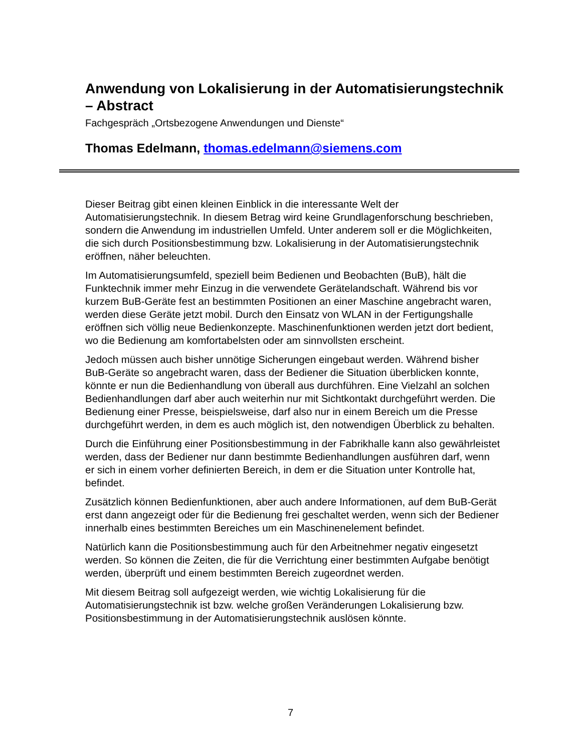Anwendung von Lokalisierung in der Automatisierungstechnik – Abstract
Fachgespräch „Ortsbezogene Anwendungen und Dienste“
Thomas Edelmann, thomas.edelmann@siemens.com
Dieser Beitrag gibt einen kleinen Einblick in die interessante Welt der Automatisierungstechnik. In diesem Betrag wird keine Grundlagenforschung beschrieben, sondern die Anwendung im industriellen Umfeld. Unter anderem soll er die Möglichkeiten, die sich durch Positionsbestimmung bzw. Lokalisierung in der Automatisierungstechnik eröffnen, näher beleuchten.
Im Automatisierungsumfeld, speziell beim Bedienen und Beobachten (BuB), hält die Funktechnik immer mehr Einzug in die verwendete Gerätelandschaft. Während bis vor kurzem BuB-Geräte fest an bestimmten Positionen an einer Maschine angebracht waren, werden diese Geräte jetzt mobil. Durch den Einsatz von WLAN in der Fertigungshalle eröffnen sich völlig neue Bedienkonzepte. Maschinenfunktionen werden jetzt dort bedient, wo die Bedienung am komfortabelsten oder am sinnvollsten erscheint.
Jedoch müssen auch bisher unnötige Sicherungen eingebaut werden. Während bisher BuB-Geräte so angebracht waren, dass der Bediener die Situation überblicken konnte, könnte er nun die Bedienhandlung von überall aus durchführen. Eine Vielzahl an solchen Bedienhandlungen darf aber auch weiterhin nur mit Sichtkontakt durchgeführt werden. Die Bedienung einer Presse, beispielsweise, darf also nur in einem Bereich um die Presse durchgeführt werden, in dem es auch möglich ist, den notwendigen Überblick zu behalten.
Durch die Einführung einer Positionsbestimmung in der Fabrikhalle kann also gewährleistet werden, dass der Bediener nur dann bestimmte Bedienhandlungen ausführen darf, wenn er sich in einem vorher definierten Bereich, in dem er die Situation unter Kontrolle hat, befindet.
Zusätzlich können Bedienfunktionen, aber auch andere Informationen, auf dem BuB-Gerät erst dann angezeigt oder für die Bedienung frei geschaltet werden, wenn sich der Bediener innerhalb eines bestimmten Bereiches um ein Maschinenelement befindet.
Natürlich kann die Positionsbestimmung auch für den Arbeitnehmer negativ eingesetzt werden. So können die Zeiten, die für die Verrichtung einer bestimmten Aufgabe benötigt werden, überprüft und einem bestimmten Bereich zugeordnet werden.
Mit diesem Beitrag soll aufgezeigt werden, wie wichtig Lokalisierung für die Automatisierungstechnik ist bzw. welche großen Veränderungen Lokalisierung bzw. Positionsbestimmung in der Automatisierungstechnik auslösen könnte.
7